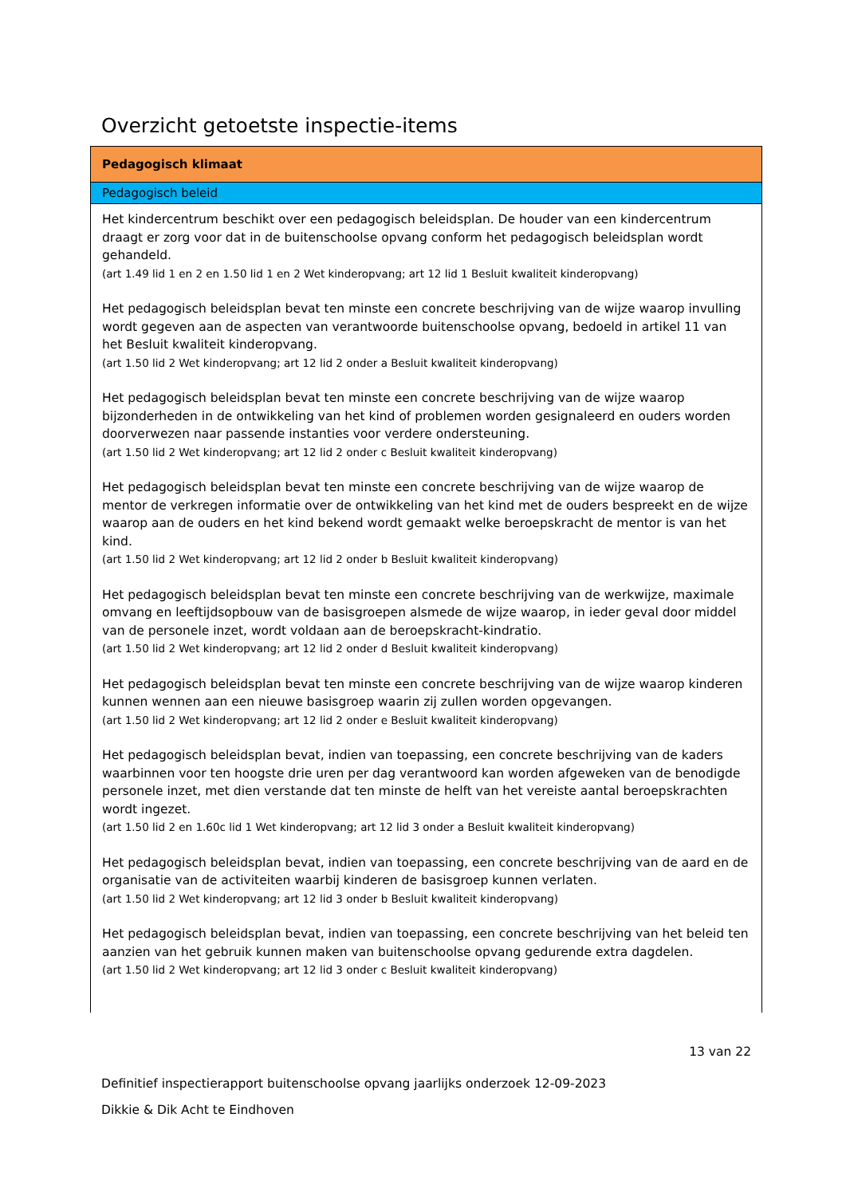Overzicht getoetste inspectie-items
| Pedagogisch klimaat |
| --- |
| Pedagogisch beleid |
| Het kindercentrum beschikt over een pedagogisch beleidsplan. De houder van een kindercentrum draagt er zorg voor dat in de buitenschoolse opvang conform het pedagogisch beleidsplan wordt gehandeld. (art 1.49 lid 1 en 2 en 1.50 lid 1 en 2 Wet kinderopvang; art 12 lid 1 Besluit kwaliteit kinderopvang) Het pedagogisch beleidsplan bevat ten minste een concrete beschrijving van de wijze waarop invulling wordt gegeven aan de aspecten van verantwoorde buitenschoolse opvang, bedoeld in artikel 11 van het Besluit kwaliteit kinderopvang. (art 1.50 lid 2 Wet kinderopvang; art 12 lid 2 onder a Besluit kwaliteit kinderopvang) Het pedagogisch beleidsplan bevat ten minste een concrete beschrijving van de wijze waarop bijzonderheden in de ontwikkeling van het kind of problemen worden gesignaleerd en ouders worden doorverwezen naar passende instanties voor verdere ondersteuning. (art 1.50 lid 2 Wet kinderopvang; art 12 lid 2 onder c Besluit kwaliteit kinderopvang) Het pedagogisch beleidsplan bevat ten minste een concrete beschrijving van de wijze waarop de mentor de verkregen informatie over de ontwikkeling van het kind met de ouders bespreekt en de wijze waarop aan de ouders en het kind bekend wordt gemaakt welke beroepskracht de mentor is van het kind. (art 1.50 lid 2 Wet kinderopvang; art 12 lid 2 onder b Besluit kwaliteit kinderopvang) Het pedagogisch beleidsplan bevat ten minste een concrete beschrijving van de werkwijze, maximale omvang en leeftijdsopbouw van de basisgroepen alsmede de wijze waarop, in ieder geval door middel van de personele inzet, wordt voldaan aan de beroepskracht-kindratio. (art 1.50 lid 2 Wet kinderopvang; art 12 lid 2 onder d Besluit kwaliteit kinderopvang) Het pedagogisch beleidsplan bevat ten minste een concrete beschrijving van de wijze waarop kinderen kunnen wennen aan een nieuwe basisgroep waarin zij zullen worden opgevangen. (art 1.50 lid 2 Wet kinderopvang; art 12 lid 2 onder e Besluit kwaliteit kinderopvang) Het pedagogisch beleidsplan bevat, indien van toepassing, een concrete beschrijving van de kaders waarbinnen voor ten hoogste drie uren per dag verantwoord kan worden afgeweken van de benodigde personele inzet, met dien verstande dat ten minste de helft van het vereiste aantal beroepskrachten wordt ingezet. (art 1.50 lid 2 en 1.60c lid 1 Wet kinderopvang; art 12 lid 3 onder a Besluit kwaliteit kinderopvang) Het pedagogisch beleidsplan bevat, indien van toepassing, een concrete beschrijving van de aard en de organisatie van de activiteiten waarbij kinderen de basisgroep kunnen verlaten. (art 1.50 lid 2 Wet kinderopvang; art 12 lid 3 onder b Besluit kwaliteit kinderopvang) Het pedagogisch beleidsplan bevat, indien van toepassing, een concrete beschrijving van het beleid ten aanzien van het gebruik kunnen maken van buitenschoolse opvang gedurende extra dagdelen. (art 1.50 lid 2 Wet kinderopvang; art 12 lid 3 onder c Besluit kwaliteit kinderopvang) |
13 van 22
Definitief inspectierapport buitenschoolse opvang jaarlijks onderzoek 12-09-2023
Dikkie & Dik Acht te Eindhoven